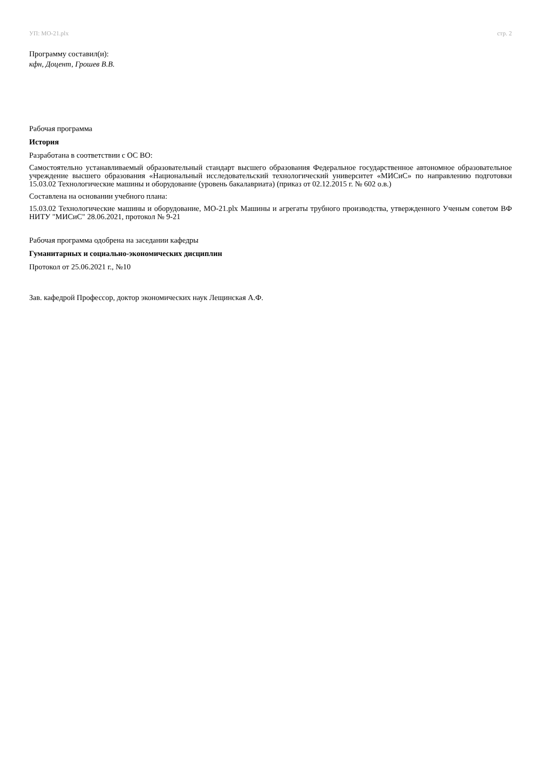УП: МО-21.plx стр. 2
Программу составил(и):
кфн, Доцент, Грошев В.В.
Рабочая программа
История
Разработана в соответствии с ОС ВО:
Самостоятельно устанавливаемый образовательный стандарт высшего образования Федеральное государственное автономное образовательное учреждение высшего образования «Национальный исследовательский технологический университет «МИСиС» по направлению подготовки 15.03.02 Технологические машины и оборудование (уровень бакалавриата) (приказ от 02.12.2015 г. № 602 о.в.)
Составлена на основании учебного плана:
15.03.02 Технологические машины и оборудование, МО-21.plx Машины и агрегаты трубного производства, утвержденного Ученым советом ВФ НИТУ "МИСиС" 28.06.2021, протокол № 9-21
Рабочая программа одобрена на заседании кафедры
Гуманитарных и социально-экономических дисциплин
Протокол от 25.06.2021 г., №10
Зав. кафедрой Профессор, доктор экономических наук Лещинская А.Ф.